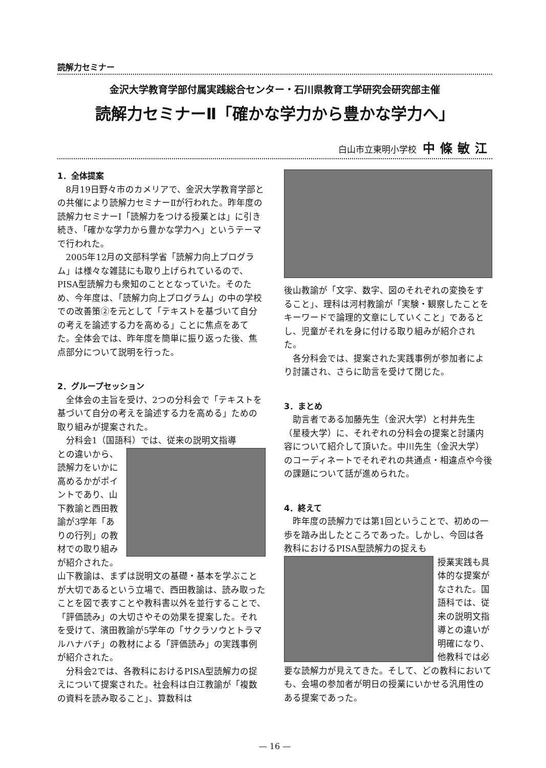読解力セミナー
金沢大学教育学部付属実践総合センター・石川県教育工学研究会研究部主催
読解力セミナーⅡ「確かな学力から豊かな学力へ」
白山市立東明小学校 中條敏江
1．全体提案
8月19日野々市のカメリアで、金沢大学教育学部との共催により読解力セミナーⅡが行われた。昨年度の読解力セミナーⅠ「読解力をつける授業とは」に引き続き、「確かな学力から豊かな学力へ」というテーマで行われた。
2005年12月の文部科学省「読解力向上プログラム」は様々な雑誌にも取り上げられているので、PISA型読解力も衆知のこととなっていた。そのため、今年度は、「読解力向上プログラム」の中の学校での改善策②を元として「テキストを基づいて自分の考えを論述する力を高める」ことに焦点をあてた。全体会では、昨年度を簡単に振り返った後、焦点部分について説明を行った。
2．グループセッション
全体会の主旨を受け、2つの分科会で「テキストを基づいて自分の考えを論述する力を高める」ための取り組みが提案された。
分科会1（国語科）では、従来の説明文指導
との違いから、読解力をいかに高めるかがポイントであり、山下教諭と西田教諭が3学年「ありの行列」の教材での取り組みが紹介された。山下教諭は、まずは説明文の基礎・基本を学ぶことが大切であるという立場で、西田教諭は、読み取ったことを図で表すことや教科書以外を並行することで、「評価読み」の大切さやその効果を提案した。それを受けて、濱田教諭が5学年の「サクラソウとトラマルハナバチ」の教材による「評価読み」の実践事例が紹介された。
分科会2では、各教科におけるPISA型読解力の捉えについて提案された。社会科は白江教諭が「複数の資料を読み取ること」、算数科は
後山教諭が「文字、数字、図のそれぞれの変換をすること」、理科は河村教諭が「実験・観察したことをキーワードで論理的文章にしていくこと」であるとし、児童がそれを身に付ける取り組みが紹介された。
各分科会では、提案された実践事例が参加者により討議され、さらに助言を受けて閉じた。
3．まとめ
助言者である加藤先生（金沢大学）と村井先生（星稜大学）に、それぞれの分科会の提案と討議内容について紹介して頂いた。中川先生（金沢大学）のコーディネートでそれぞれの共通点・相違点や今後の課題について話が進められた。
4．終えて
昨年度の読解力では第1回ということで、初めの一歩を踏み出したところであった。しかし、今回は各教科におけるPISA型読解力の捉えも
授業実践も具体的な提案がなされた。国語科では、従来の説明文指導との違いが明確になり、他教科では必要な読解力が見えてきた。そして、どの教科においても、会場の参加者が明日の授業にいかせる汎用性のある提案であった。
— 16 —